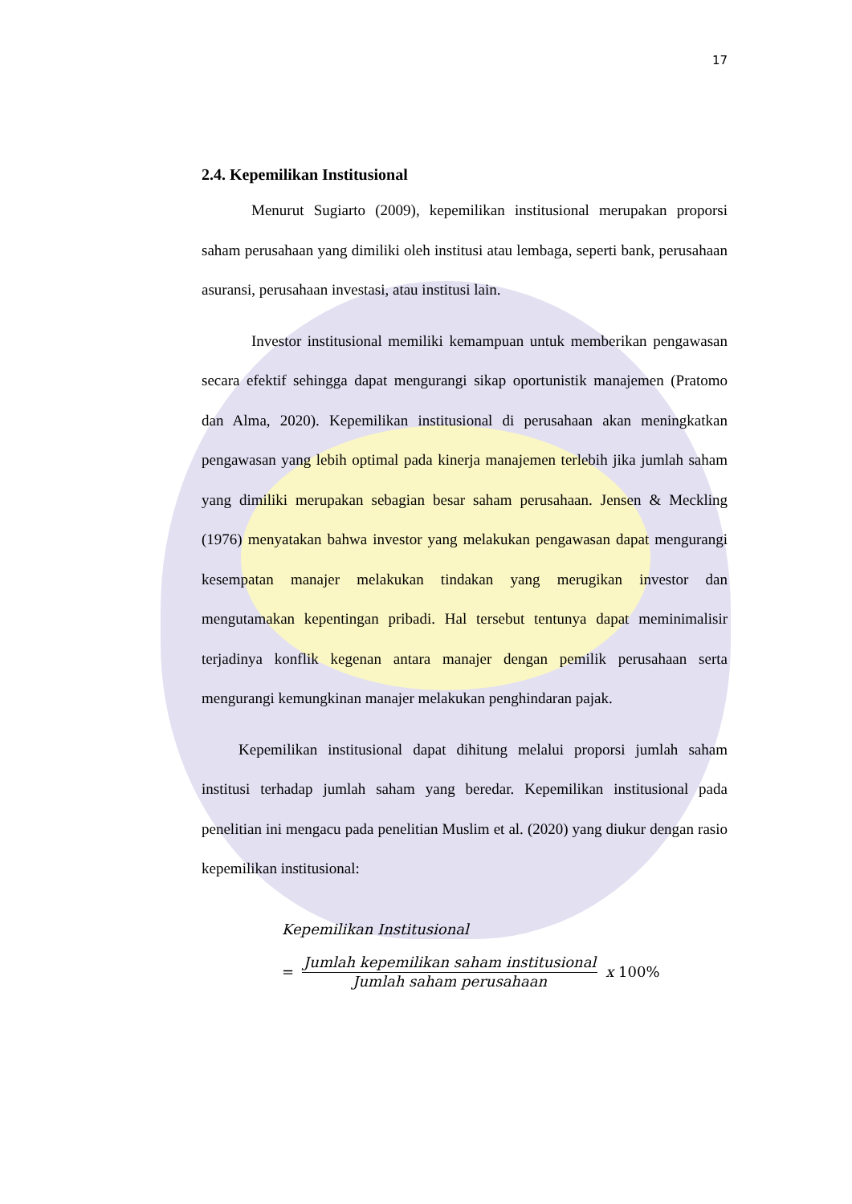17
2.4. Kepemilikan Institusional
Menurut Sugiarto (2009), kepemilikan institusional merupakan proporsi saham perusahaan yang dimiliki oleh institusi atau lembaga, seperti bank, perusahaan asuransi, perusahaan investasi, atau institusi lain.
Investor institusional memiliki kemampuan untuk memberikan pengawasan secara efektif sehingga dapat mengurangi sikap oportunistik manajemen (Pratomo dan Alma, 2020). Kepemilikan institusional di perusahaan akan meningkatkan pengawasan yang lebih optimal pada kinerja manajemen terlebih jika jumlah saham yang dimiliki merupakan sebagian besar saham perusahaan. Jensen & Meckling (1976) menyatakan bahwa investor yang melakukan pengawasan dapat mengurangi kesempatan manajer melakukan tindakan yang merugikan investor dan mengutamakan kepentingan pribadi. Hal tersebut tentunya dapat meminimalisir terjadinya konflik kegenan antara manajer dengan pemilik perusahaan serta mengurangi kemungkinan manajer melakukan penghindaran pajak.
Kepemilikan institusional dapat dihitung melalui proporsi jumlah saham institusi terhadap jumlah saham yang beredar. Kepemilikan institusional pada penelitian ini mengacu pada penelitian Muslim et al. (2020) yang diukur dengan rasio kepemilikan institusional:
Kepemilikan Institusional
= Jumlah kepemilikan saham institusional Jumlah saham perusahaan x 100%